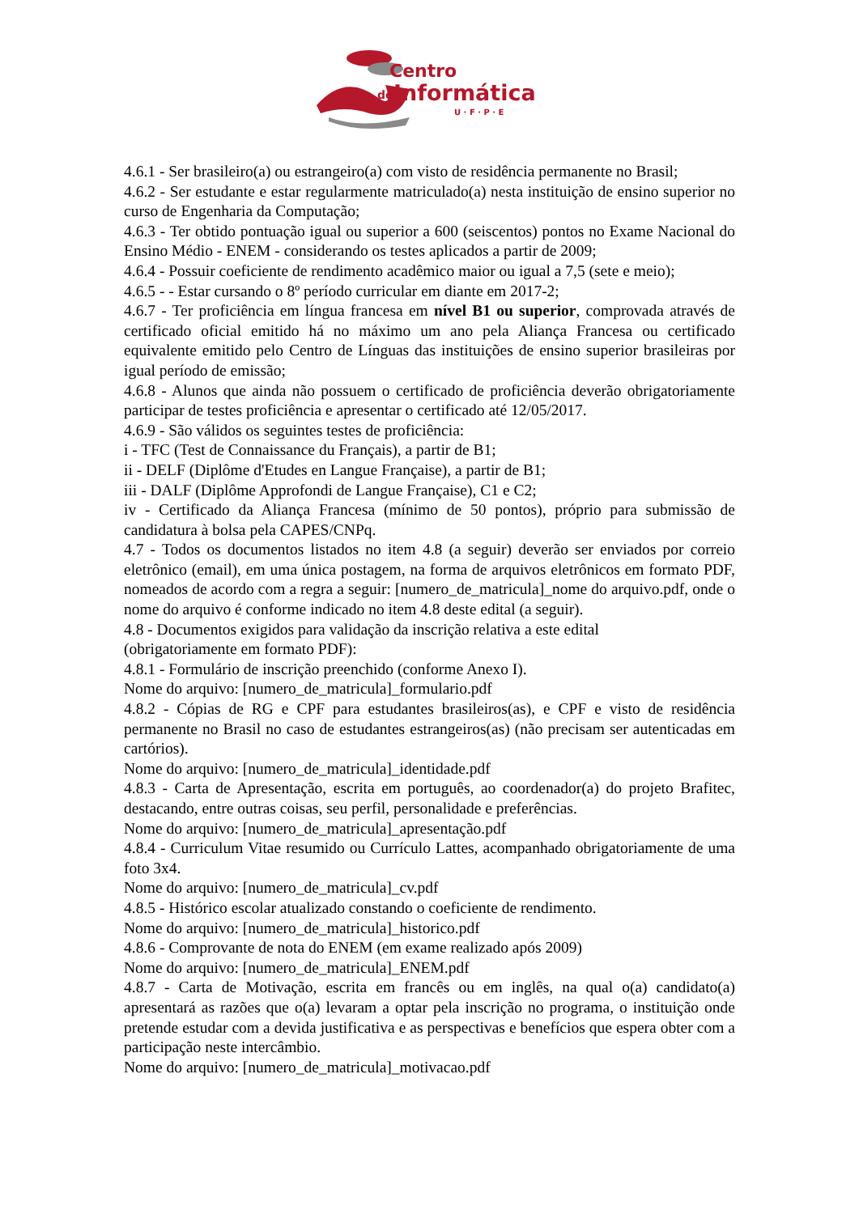Centro
de
Informática
U · F · P · E
4.6.1 - Ser brasileiro(a) ou estrangeiro(a) com visto de residência permanente no Brasil;
4.6.2 - Ser estudante e estar regularmente matriculado(a) nesta instituição de ensino superior no curso de Engenharia da Computação;
4.6.3 - Ter obtido pontuação igual ou superior a 600 (seiscentos) pontos no Exame Nacional do Ensino Médio - ENEM - considerando os testes aplicados a partir de 2009;
4.6.4 - Possuir coeficiente de rendimento acadêmico maior ou igual a 7,5 (sete e meio);
4.6.5 - - Estar cursando o 8º período curricular em diante em 2017-2;
4.6.7 - Ter proficiência em língua francesa em nível B1 ou superior, comprovada através de certificado oficial emitido há no máximo um ano pela Aliança Francesa ou certificado equivalente emitido pelo Centro de Línguas das instituições de ensino superior brasileiras por igual período de emissão;
4.6.8 - Alunos que ainda não possuem o certificado de proficiência deverão obrigatoriamente participar de testes proficiência e apresentar o certificado até 12/05/2017.
4.6.9 - São válidos os seguintes testes de proficiência:
i - TFC (Test de Connaissance du Français), a partir de B1;
ii - DELF (Diplôme d'Etudes en Langue Française), a partir de B1;
iii - DALF (Diplôme Approfondi de Langue Française), C1 e C2;
iv - Certificado da Aliança Francesa (mínimo de 50 pontos), próprio para submissão de candidatura à bolsa pela CAPES/CNPq.
4.7 - Todos os documentos listados no item 4.8 (a seguir) deverão ser enviados por correio eletrônico (email), em uma única postagem, na forma de arquivos eletrônicos em formato PDF, nomeados de acordo com a regra a seguir: [numero_de_matricula]_nome do arquivo.pdf, onde o nome do arquivo é conforme indicado no item 4.8 deste edital (a seguir).
4.8 - Documentos exigidos para validação da inscrição relativa a este edital
(obrigatoriamente em formato PDF):
4.8.1 - Formulário de inscrição preenchido (conforme Anexo I).
Nome do arquivo: [numero_de_matricula]_formulario.pdf
4.8.2 - Cópias de RG e CPF para estudantes brasileiros(as), e CPF e visto de residência permanente no Brasil no caso de estudantes estrangeiros(as) (não precisam ser autenticadas em cartórios).
Nome do arquivo: [numero_de_matricula]_identidade.pdf
4.8.3 - Carta de Apresentação, escrita em português, ao coordenador(a) do projeto Brafitec, destacando, entre outras coisas, seu perfil, personalidade e preferências.
Nome do arquivo: [numero_de_matricula]_apresentação.pdf
4.8.4 - Curriculum Vitae resumido ou Currículo Lattes, acompanhado obrigatoriamente de uma foto 3x4.
Nome do arquivo: [numero_de_matricula]_cv.pdf
4.8.5 - Histórico escolar atualizado constando o coeficiente de rendimento.
Nome do arquivo: [numero_de_matricula]_historico.pdf
4.8.6 - Comprovante de nota do ENEM (em exame realizado após 2009)
Nome do arquivo: [numero_de_matricula]_ENEM.pdf
4.8.7 - Carta de Motivação, escrita em francês ou em inglês, na qual o(a) candidato(a) apresentará as razões que o(a) levaram a optar pela inscrição no programa, o instituição onde pretende estudar com a devida justificativa e as perspectivas e benefícios que espera obter com a participação neste intercâmbio.
Nome do arquivo: [numero_de_matricula]_motivacao.pdf